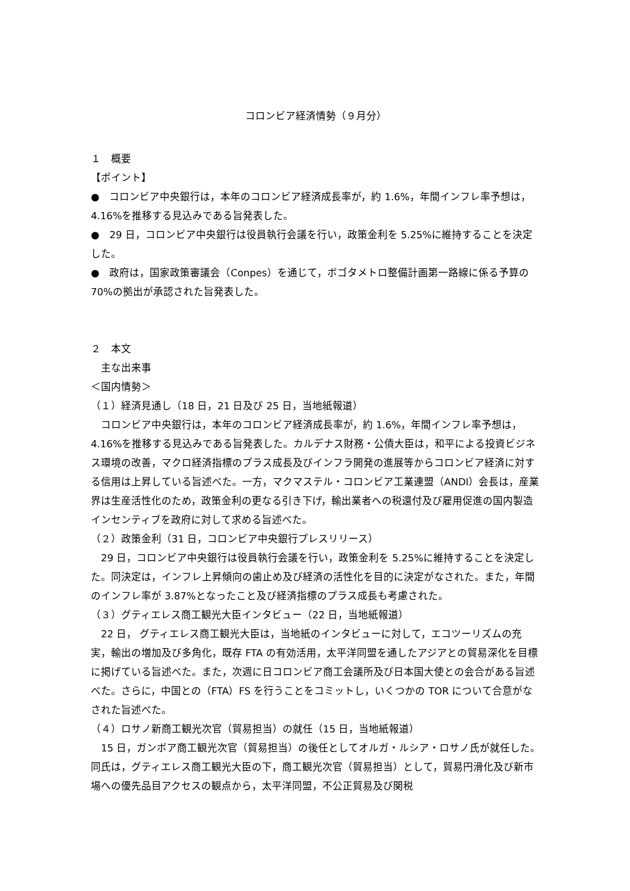コロンビア経済情勢（９月分）
１　概要
【ポイント】
●　コロンビア中央銀行は，本年のコロンビア経済成長率が，約 1.6%，年間インフレ率予想は，4.16%を推移する見込みである旨発表した。
●　29 日，コロンビア中央銀行は役員執行会議を行い，政策金利を 5.25%に維持することを決定した。
●　政府は，国家政策審議会（Conpes）を通じて，ボゴタメトロ整備計画第一路線に係る予算の 70%の拠出が承認された旨発表した。
２　本文
　主な出来事
＜国内情勢＞
（１）経済見通し（18 日，21 日及び 25 日，当地紙報道）
　コロンビア中央銀行は，本年のコロンビア経済成長率が，約 1.6%，年間インフレ率予想は，4.16%を推移する見込みである旨発表した。カルデナス財務・公債大臣は，和平による投資ビジネス環境の改善，マクロ経済指標のプラス成長及びインフラ開発の進展等からコロンビア経済に対する信用は上昇している旨述べた。一方，マクマステル・コロンビア工業連盟（ANDI）会長は，産業界は生産活性化のため，政策金利の更なる引き下げ，輸出業者への税還付及び雇用促進の国内製造インセンティブを政府に対して求める旨述べた。
（２）政策金利（31 日，コロンビア中央銀行プレスリリース）
　29 日，コロンビア中央銀行は役員執行会議を行い，政策金利を 5.25%に維持することを決定した。同決定は，インフレ上昇傾向の歯止め及び経済の活性化を目的に決定がなされた。また，年間のインフレ率が 3.87%となったこと及び経済指標のプラス成長も考慮された。
（３）グティエレス商工観光大臣インタビュー（22 日，当地紙報道）
　22 日， グティエレス商工観光大臣は，当地紙のインタビューに対して，エコツーリズムの充実，輸出の増加及び多角化，既存 FTA の有効活用，太平洋同盟を通したアジアとの貿易深化を目標に掲げている旨述べた。また，次週に日コロンビア商工会議所及び日本国大使との会合がある旨述べた。さらに，中国との（FTA）FS を行うことをコミットし，いくつかの TOR について合意がなされた旨述べた。
（４）ロサノ新商工観光次官（貿易担当）の就任（15 日，当地紙報道）
　15 日，ガンボア商工観光次官（貿易担当）の後任としてオルガ・ルシア・ロサノ氏が就任した。同氏は，グティエレス商工観光大臣の下，商工観光次官（貿易担当）として，貿易円滑化及び新市場への優先品目アクセスの観点から，太平洋同盟，不公正貿易及び関税